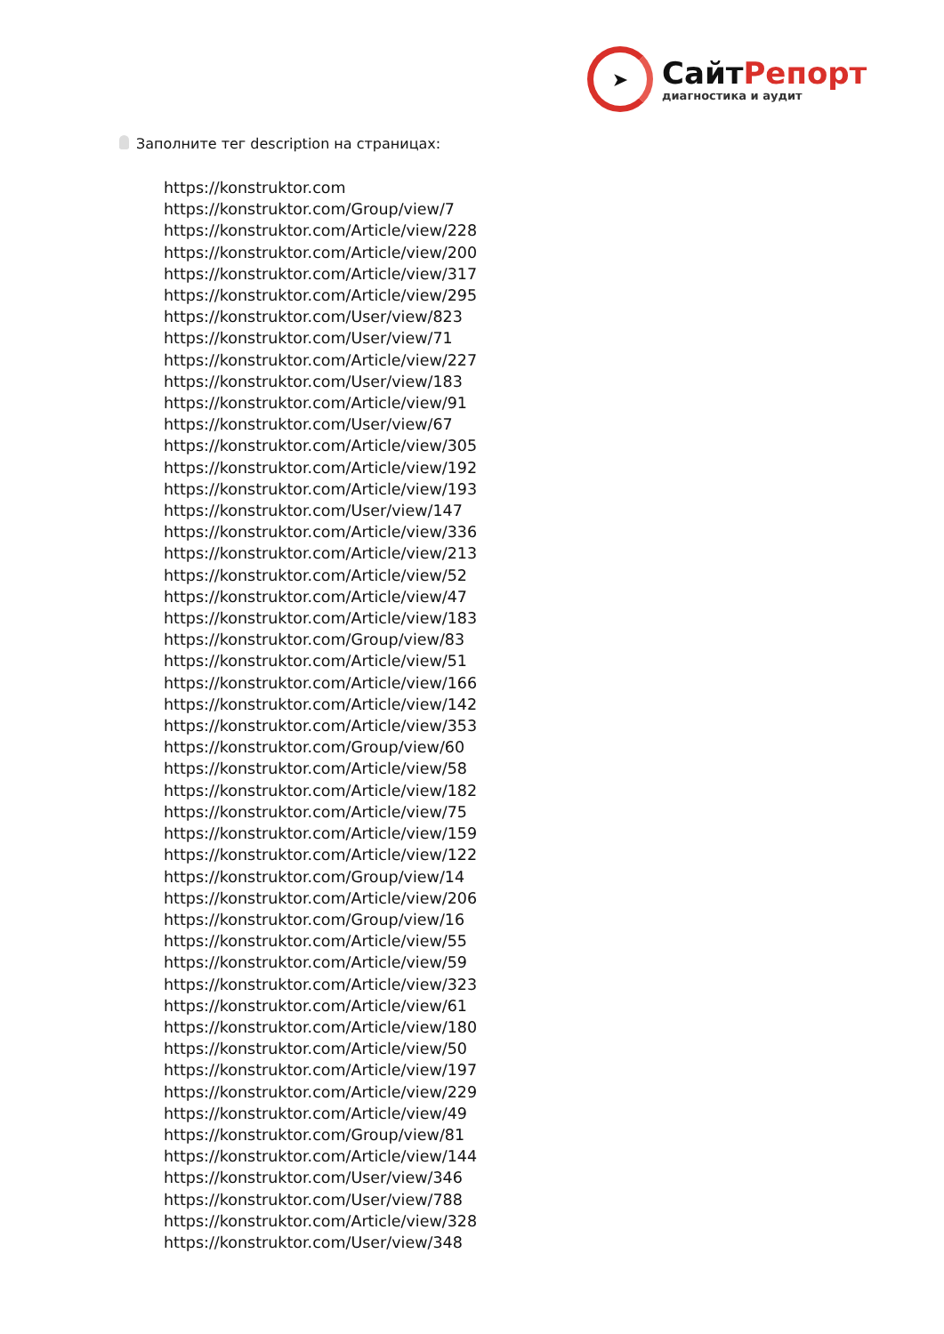➤
СайтРепорт
диагностика и аудит
Заполните тег description на страницах:
https://konstruktor.com
https://konstruktor.com/Group/view/7
https://konstruktor.com/Article/view/228
https://konstruktor.com/Article/view/200
https://konstruktor.com/Article/view/317
https://konstruktor.com/Article/view/295
https://konstruktor.com/User/view/823
https://konstruktor.com/User/view/71
https://konstruktor.com/Article/view/227
https://konstruktor.com/User/view/183
https://konstruktor.com/Article/view/91
https://konstruktor.com/User/view/67
https://konstruktor.com/Article/view/305
https://konstruktor.com/Article/view/192
https://konstruktor.com/Article/view/193
https://konstruktor.com/User/view/147
https://konstruktor.com/Article/view/336
https://konstruktor.com/Article/view/213
https://konstruktor.com/Article/view/52
https://konstruktor.com/Article/view/47
https://konstruktor.com/Article/view/183
https://konstruktor.com/Group/view/83
https://konstruktor.com/Article/view/51
https://konstruktor.com/Article/view/166
https://konstruktor.com/Article/view/142
https://konstruktor.com/Article/view/353
https://konstruktor.com/Group/view/60
https://konstruktor.com/Article/view/58
https://konstruktor.com/Article/view/182
https://konstruktor.com/Article/view/75
https://konstruktor.com/Article/view/159
https://konstruktor.com/Article/view/122
https://konstruktor.com/Group/view/14
https://konstruktor.com/Article/view/206
https://konstruktor.com/Group/view/16
https://konstruktor.com/Article/view/55
https://konstruktor.com/Article/view/59
https://konstruktor.com/Article/view/323
https://konstruktor.com/Article/view/61
https://konstruktor.com/Article/view/180
https://konstruktor.com/Article/view/50
https://konstruktor.com/Article/view/197
https://konstruktor.com/Article/view/229
https://konstruktor.com/Article/view/49
https://konstruktor.com/Group/view/81
https://konstruktor.com/Article/view/144
https://konstruktor.com/User/view/346
https://konstruktor.com/User/view/788
https://konstruktor.com/Article/view/328
https://konstruktor.com/User/view/348